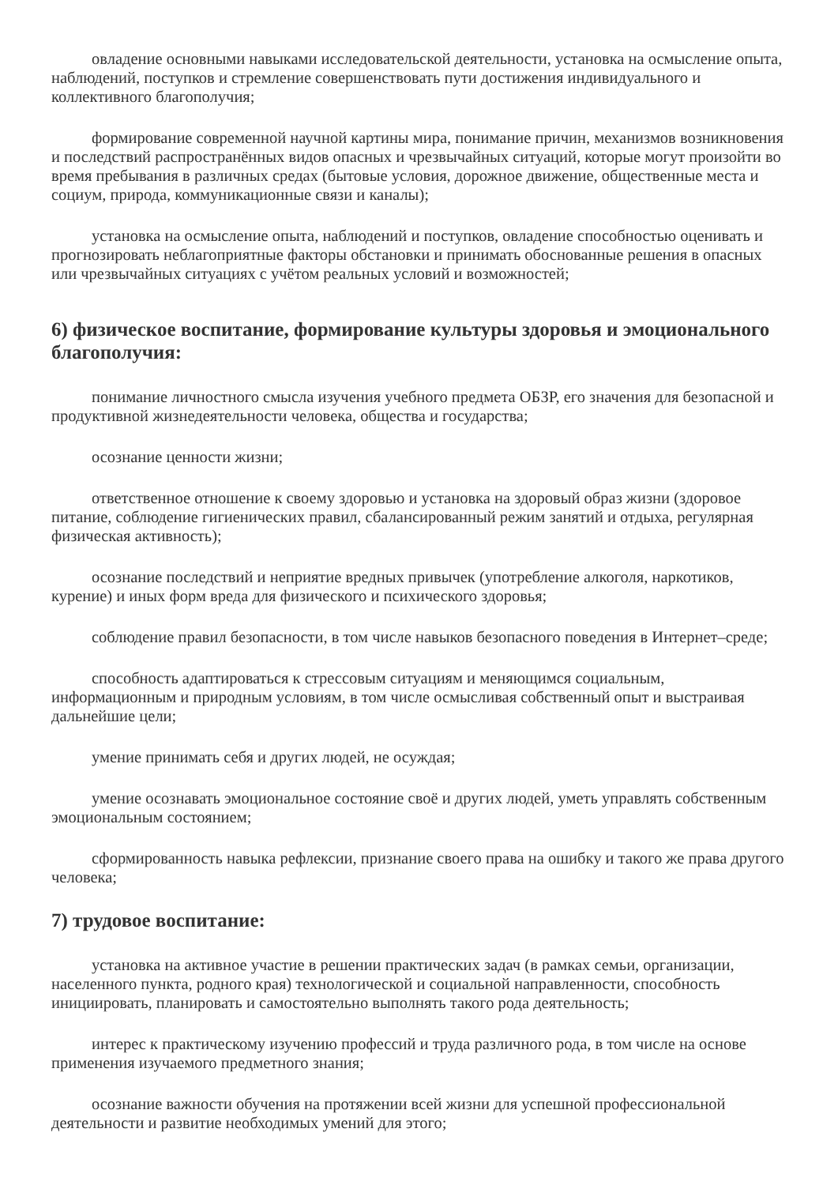овладение основными навыками исследовательской деятельности, установка на осмысление опыта, наблюдений, поступков и стремление совершенствовать пути достижения индивидуального и коллективного благополучия;
формирование современной научной картины мира, понимание причин, механизмов возникновения и последствий распространённых видов опасных и чрезвычайных ситуаций, которые могут произойти во время пребывания в различных средах (бытовые условия, дорожное движение, общественные места и социум, природа, коммуникационные связи и каналы);
установка на осмысление опыта, наблюдений и поступков, овладение способностью оценивать и прогнозировать неблагоприятные факторы обстановки и принимать обоснованные решения в опасных или чрезвычайных ситуациях с учётом реальных условий и возможностей;
6) физическое воспитание, формирование культуры здоровья и эмоционального благополучия:
понимание личностного смысла изучения учебного предмета ОБЗР, его значения для безопасной и продуктивной жизнедеятельности человека, общества и государства;
осознание ценности жизни;
ответственное отношение к своему здоровью и установка на здоровый образ жизни (здоровое питание, соблюдение гигиенических правил, сбалансированный режим занятий и отдыха, регулярная физическая активность);
осознание последствий и неприятие вредных привычек (употребление алкоголя, наркотиков, курение) и иных форм вреда для физического и психического здоровья;
соблюдение правил безопасности, в том числе навыков безопасного поведения в Интернет–среде;
способность адаптироваться к стрессовым ситуациям и меняющимся социальным, информационным и природным условиям, в том числе осмысливая собственный опыт и выстраивая дальнейшие цели;
умение принимать себя и других людей, не осуждая;
умение осознавать эмоциональное состояние своё и других людей, уметь управлять собственным эмоциональным состоянием;
сформированность навыка рефлексии, признание своего права на ошибку и такого же права другого человека;
7) трудовое воспитание:
установка на активное участие в решении практических задач (в рамках семьи, организации, населенного пункта, родного края) технологической и социальной направленности, способность инициировать, планировать и самостоятельно выполнять такого рода деятельность;
интерес к практическому изучению профессий и труда различного рода, в том числе на основе применения изучаемого предметного знания;
осознание важности обучения на протяжении всей жизни для успешной профессиональной деятельности и развитие необходимых умений для этого;